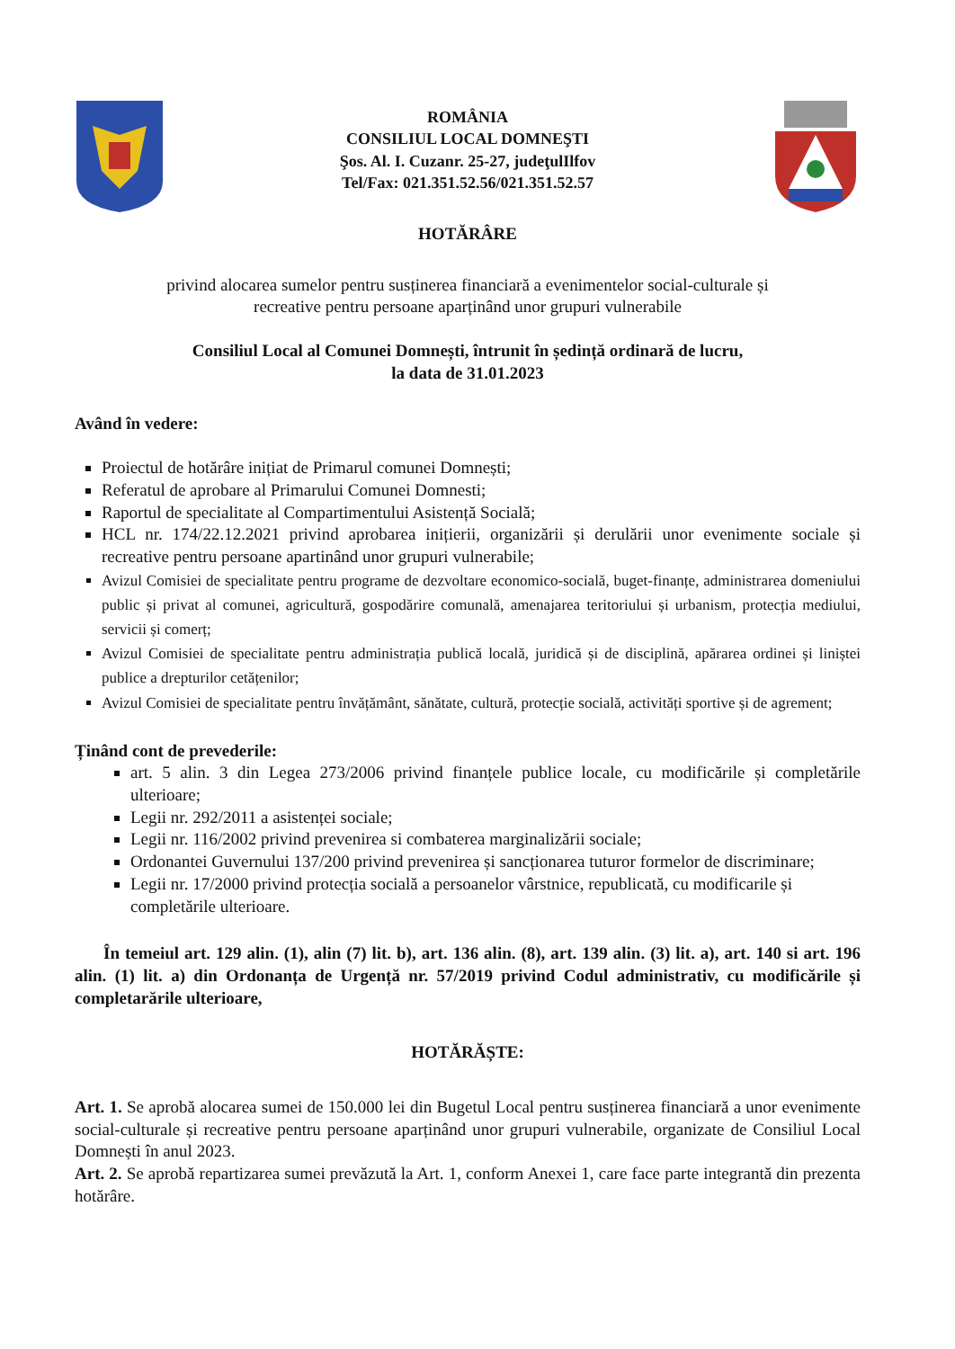ROMÂNIA
CONSILIUL LOCAL DOMNEŞTI
Şos. Al. I. Cuzanr. 25-27, judeţulIlfov
Tel/Fax: 021.351.52.56/021.351.52.57
HOTĂRÂRE
privind alocarea sumelor pentru susținerea financiară a evenimentelor social-culturale și
recreative pentru persoane aparținând unor grupuri vulnerabile
Consiliul Local al Comunei Domnești, întrunit în ședință ordinară de lucru,
la data de 31.01.2023
Având în vedere:
Proiectul de hotărâre inițiat de Primarul comunei Domnești;
Referatul de aprobare al Primarului Comunei Domnesti;
Raportul de specialitate al Compartimentului Asistență Socială;
HCL nr. 174/22.12.2021 privind aprobarea inițierii, organizării și derulării unor evenimente sociale și recreative pentru persoane apartinând unor grupuri vulnerabile;
Avizul Comisiei de specialitate pentru programe de dezvoltare economico-socială, buget-finanțe, administrarea domeniului public și privat al comunei, agricultură, gospodărire comunală, amenajarea teritoriului și urbanism, protecția mediului, servicii și comerț;
Avizul Comisiei de specialitate pentru administrația publică locală, juridică și de disciplină, apărarea ordinei și liniștei publice a drepturilor cetățenilor;
Avizul Comisiei de specialitate pentru învățământ, sănătate, cultură, protecție socială, activități sportive și de agrement;
Ținând cont de prevederile:
art. 5 alin. 3 din Legea 273/2006 privind finanțele publice locale, cu modificările și completările ulterioare;
Legii nr. 292/2011 a asistenței sociale;
Legii nr. 116/2002 privind prevenirea si combaterea marginalizării sociale;
Ordonantei Guvernului 137/200 privind prevenirea și sancționarea tuturor formelor de discriminare;
Legii nr. 17/2000 privind protecția socială a persoanelor vârstnice, republicată, cu modificarile și completările ulterioare.
În temeiul art. 129 alin. (1), alin (7) lit. b), art. 136 alin. (8), art. 139 alin. (3) lit. a), art. 140 si art. 196 alin. (1) lit. a) din Ordonanța de Urgență nr. 57/2019 privind Codul administrativ, cu modificările și completarările ulterioare,
HOTĂRĂȘTE:
Art. 1. Se aprobă alocarea sumei de 150.000 lei din Bugetul Local pentru susținerea financiară a unor evenimente social-culturale și recreative pentru persoane aparținând unor grupuri vulnerabile, organizate de Consiliul Local Domnești în anul 2023.
Art. 2. Se aprobă repartizarea sumei prevăzută la Art. 1, conform Anexei 1, care face parte integrantă din prezenta hotărâre.